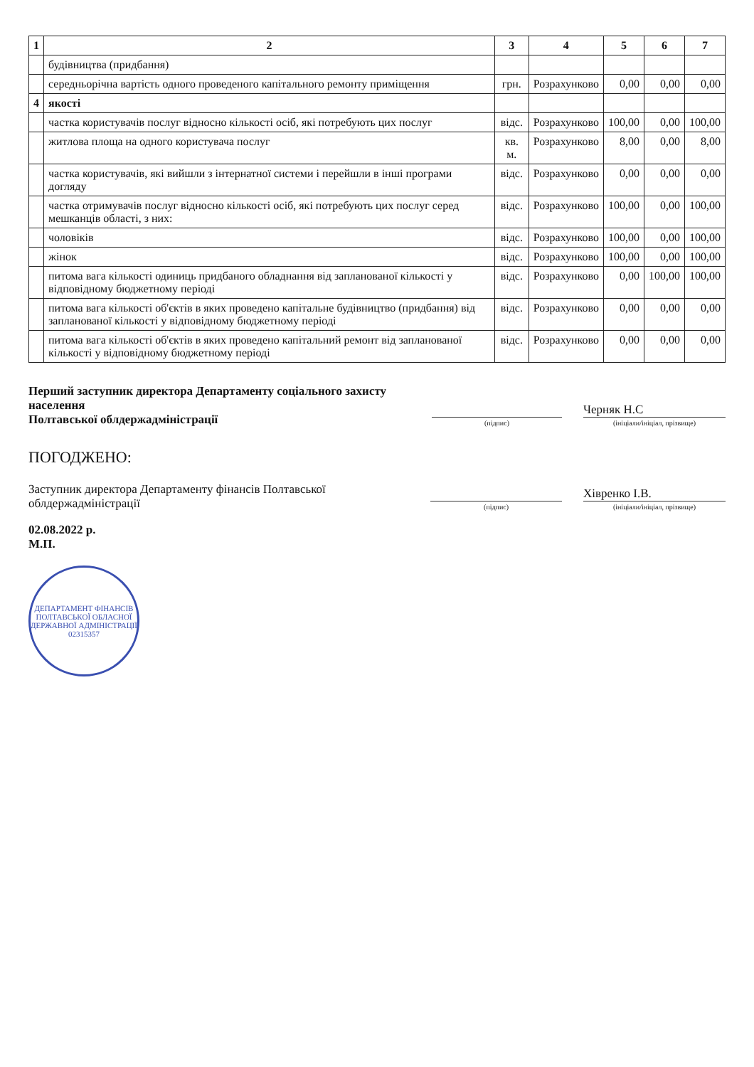| 1 | 2 | 3 | 4 | 5 | 6 | 7 |
| --- | --- | --- | --- | --- | --- | --- |
| | будівництва (придбання) | | | | | |
| | середньорічна вартість одного проведеного капітального ремонту приміщення | грн. | Розрахунково | 0,00 | 0,00 | 0,00 |
| 4 | якості | | | | | |
| | частка користувачів послуг відносно кількості осіб, які потребують цих послуг | відс. | Розрахунково | 100,00 | 0,00 | 100,00 |
| | житлова площа на одного користувача послуг | кв. м. | Розрахунково | 8,00 | 0,00 | 8,00 |
| | частка користувачів, які вийшли з інтернатної системи і перейшли в інші програми догляду | відс. | Розрахунково | 0,00 | 0,00 | 0,00 |
| | частка отримувачів послуг відносно кількості осіб, які потребують цих послуг серед мешканців області, з них: | відс. | Розрахунково | 100,00 | 0,00 | 100,00 |
| | чоловіків | відс. | Розрахунково | 100,00 | 0,00 | 100,00 |
| | жінок | відс. | Розрахунково | 100,00 | 0,00 | 100,00 |
| | питома вага кількості одиниць придбаного обладнання від запланованої кількості у відповідному бюджетному періоді | відс. | Розрахунково | 0,00 | 100,00 | 100,00 |
| | питома вага кількості об'єктів в яких проведено капітальне будівництво (придбання) від запланованої кількості у відповідному бюджетному періоді | відс. | Розрахунково | 0,00 | 0,00 | 0,00 |
| | питома вага кількості об'єктів в яких проведено капітальний ремонт від запланованої кількості у відповідному бюджетному періоді | відс. | Розрахунково | 0,00 | 0,00 | 0,00 |
Перший заступник директора Департаменту соціального захисту населення
Полтавської облдержадміністрації
(підпис)
Черняк Н.С
(ініціали/ініціал, прізвище)
ПОГОДЖЕНО:
Заступник директора Департаменту фінансів Полтавської облдержадміністрації
(підпис)
Хівренко І.В.
(ініціали/ініціал, прізвище)
02.08.2022 р.
М.П.
ДЕПАРТАМЕНТ ФІНАНСІВ ПОЛТАВСЬКОЇ ОБЛАСНОЇ ДЕРЖАВНОЇ АДМІНІСТРАЦІЇ
02315357